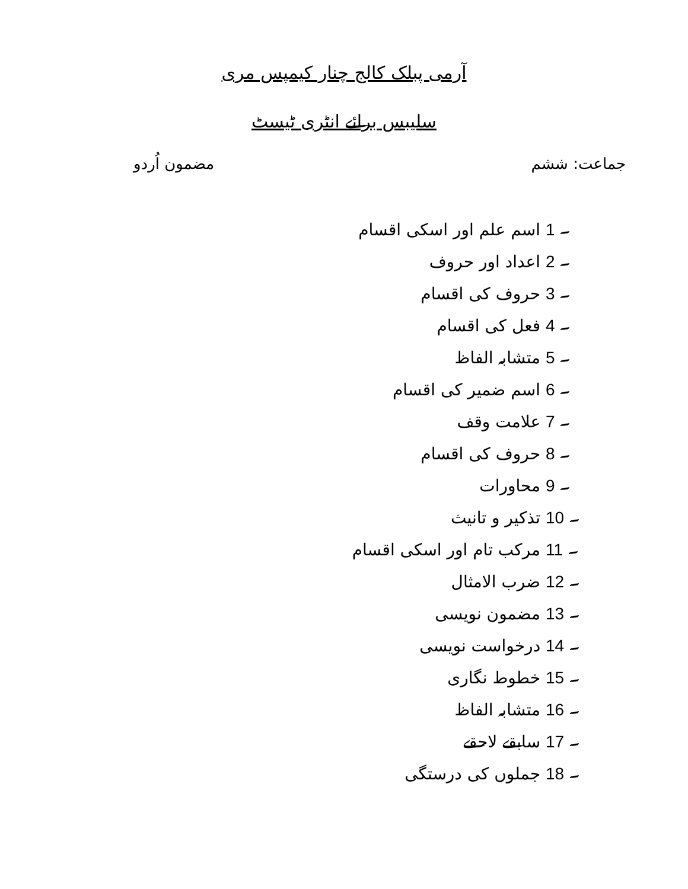آرمی پبلک کالج چنار کیمپس مری
سلیبس برائے انٹری ٹیسٹ
جماعت: ششم مضمون اُردو
1 ۔ اسم علم اور اسکی اقسام
2 ۔ اعداد اور حروف
3 ۔ حروف کی اقسام
4 ۔ فعل کی اقسام
5 ۔ متشابہ الفاظ
6 ۔ اسم ضمیر کی اقسام
7 ۔ علامت وقف
8 ۔ حروف کی اقسام
9 ۔ محاورات
10 ۔ تذکیر و تانیث
11 ۔ مرکب تام اور اسکی اقسام
12 ۔ ضرب الامثال
13 ۔ مضمون نویسی
14 ۔ درخواست نویسی
15 ۔ خطوط نگاری
16 ۔ متشابہ الفاظ
17 ۔ سابقے لاحقے
18 ۔ جملوں کی درستگی